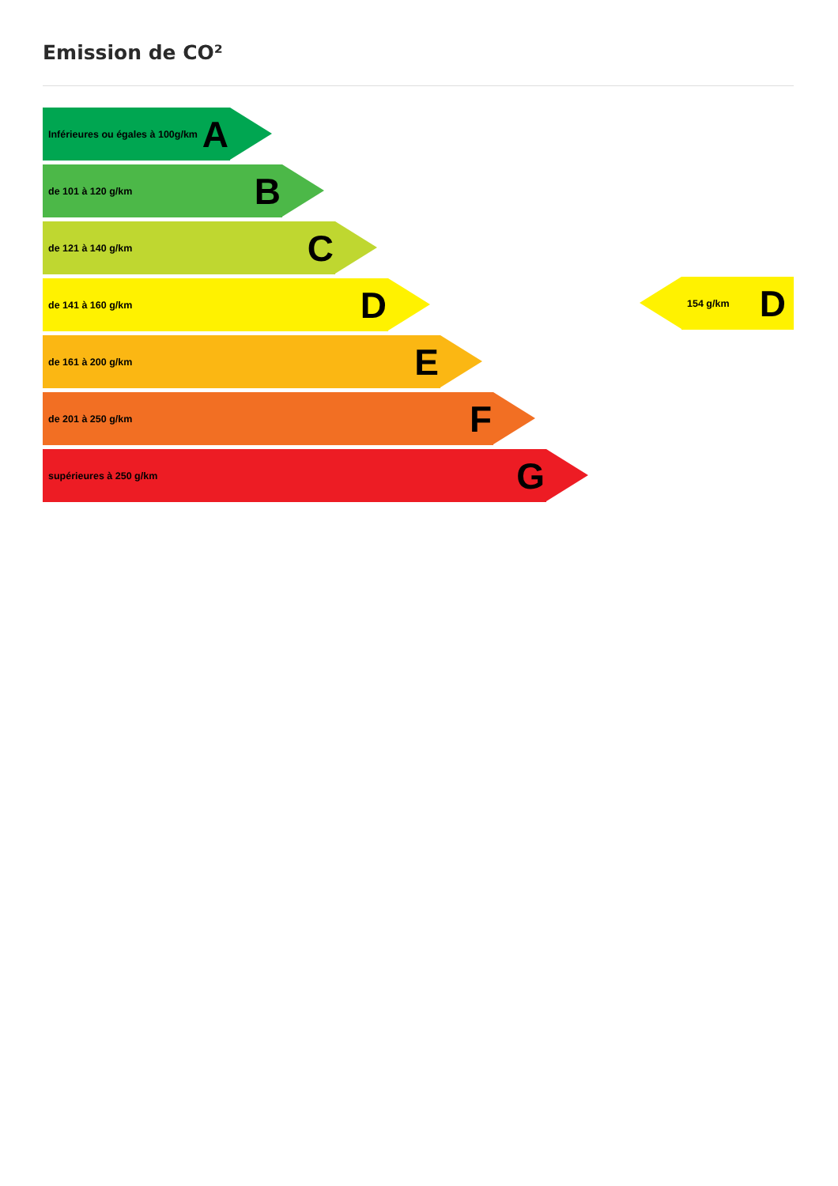Emission de CO²
Inférieures ou égales à 100g/km A
de 101 à 120 g/km B
de 121 à 140 g/km C
de 141 à 160 g/km D
de 161 à 200 g/km E
de 201 à 250 g/km F
supérieures à 250 g/km G
154 g/km D